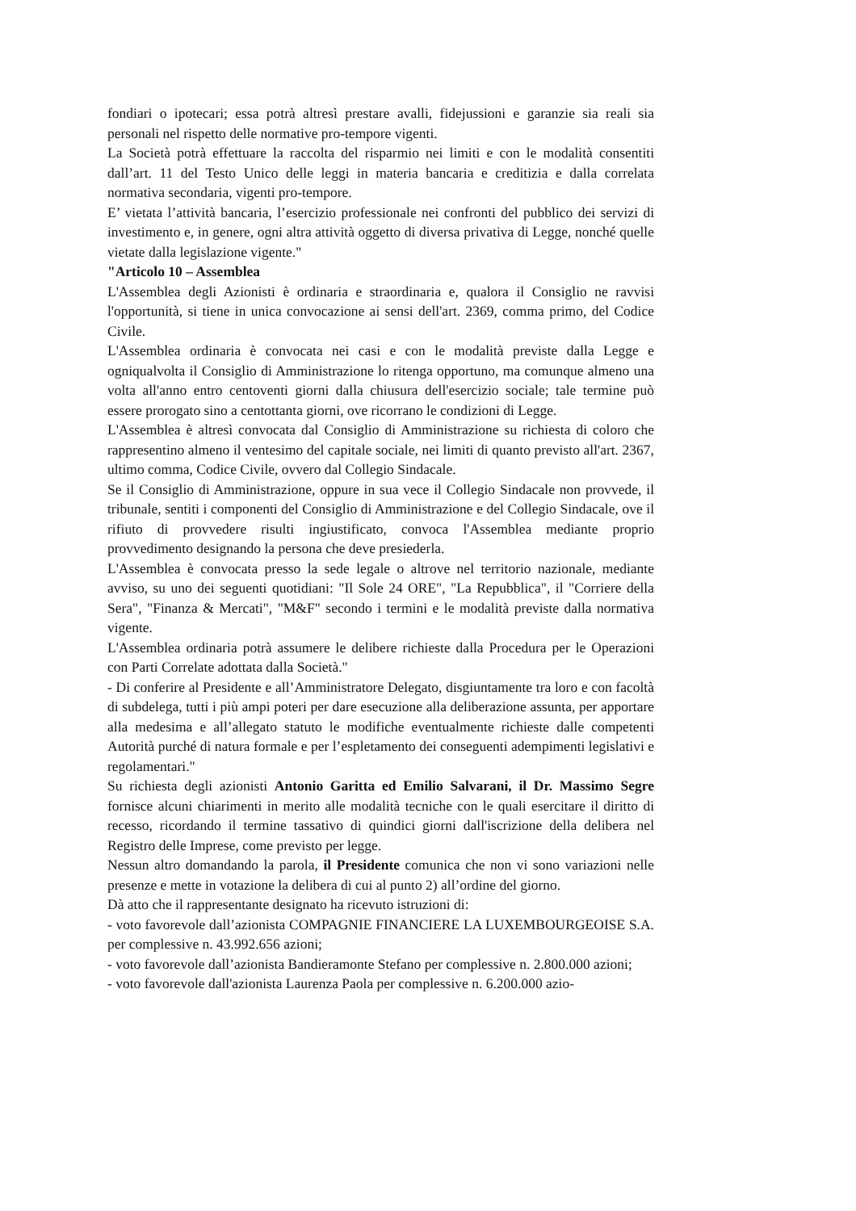fondiari o ipotecari; essa potrà altresì prestare avalli, fidejussioni e garanzie sia reali sia personali nel rispetto delle normative pro-tempore vigenti.
La Società potrà effettuare la raccolta del risparmio nei limiti e con le modalità consentiti dall’art. 11 del Testo Unico delle leggi in materia bancaria e creditizia e dalla correlata normativa secondaria, vigenti pro-tempore.
E’ vietata l’attività bancaria, l’esercizio professionale nei confronti del pubblico dei servizi di investimento e, in genere, ogni altra attività oggetto di diversa privativa di Legge, nonché quelle vietate dalla legislazione vigente."
"Articolo 10 – Assemblea
L'Assemblea degli Azionisti è ordinaria e straordinaria e, qualora il Consiglio ne ravvisi l'opportunità, si tiene in unica convocazione ai sensi dell'art. 2369, comma primo, del Codice Civile.
L'Assemblea ordinaria è convocata nei casi e con le modalità previste dalla Legge e ogniqualvolta il Consiglio di Amministrazione lo ritenga opportuno, ma comunque almeno una volta all'anno entro centoventi giorni dalla chiusura dell'esercizio sociale; tale termine può essere prorogato sino a centottanta giorni, ove ricorrano le condizioni di Legge.
L'Assemblea è altresì convocata dal Consiglio di Amministrazione su richiesta di coloro che rappresentino almeno il ventesimo del capitale sociale, nei limiti di quanto previsto all'art. 2367, ultimo comma, Codice Civile, ovvero dal Collegio Sindacale.
Se il Consiglio di Amministrazione, oppure in sua vece il Collegio Sindacale non provvede, il tribunale, sentiti i componenti del Consiglio di Amministrazione e del Collegio Sindacale, ove il rifiuto di provvedere risulti ingiustificato, convoca l'Assemblea mediante proprio provvedimento designando la persona che deve presiederla.
L'Assemblea è convocata presso la sede legale o altrove nel territorio nazionale, mediante avviso, su uno dei seguenti quotidiani: "Il Sole 24 ORE", "La Repubblica", il "Corriere della Sera", "Finanza & Mercati", "M&F" secondo i termini e le modalità previste dalla normativa vigente.
L'Assemblea ordinaria potrà assumere le delibere richieste dalla Procedura per le Operazioni con Parti Correlate adottata dalla Società."
- Di conferire al Presidente e all’Amministratore Delegato, disgiuntamente tra loro e con facoltà di subdelega, tutti i più ampi poteri per dare esecuzione alla deliberazione assunta, per apportare alla medesima e all’allegato statuto le modifiche eventualmente richieste dalle competenti Autorità purché di natura formale e per l’espletamento dei conseguenti adempimenti legislativi e regolamentari."
Su richiesta degli azionisti Antonio Garitta ed Emilio Salvarani, il Dr. Massimo Segre fornisce alcuni chiarimenti in merito alle modalità tecniche con le quali esercitare il diritto di recesso, ricordando il termine tassativo di quindici giorni dall'iscrizione della delibera nel Registro delle Imprese, come previsto per legge.
Nessun altro domandando la parola, il Presidente comunica che non vi sono variazioni nelle presenze e mette in votazione la delibera di cui al punto 2) all’ordine del giorno.
Dà atto che il rappresentante designato ha ricevuto istruzioni di:
- voto favorevole dall’azionista COMPAGNIE FINANCIERE LA LUXEMBOURGEOISE S.A. per complessive n. 43.992.656 azioni;
- voto favorevole dall’azionista Bandieramonte Stefano per complessive n. 2.800.000 azioni;
- voto favorevole dall'azionista Laurenza Paola per complessive n. 6.200.000 azio-